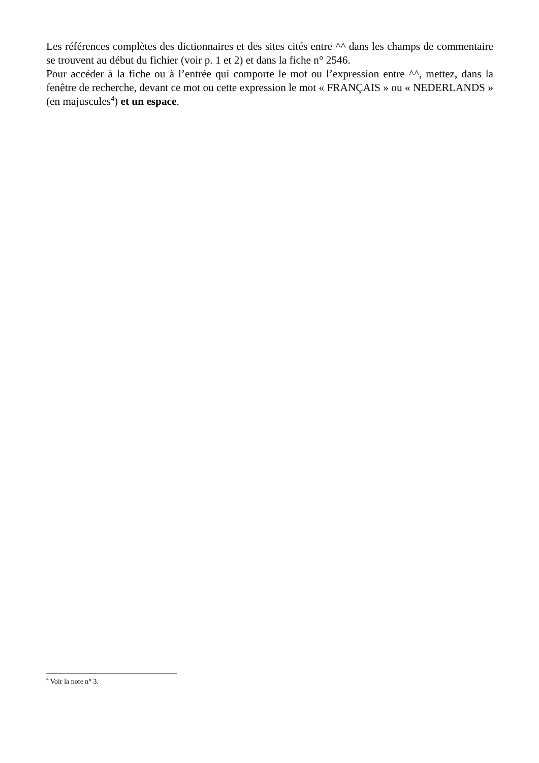Les références complètes des dictionnaires et des sites cités entre ^^ dans les champs de commentaire se trouvent au début du fichier (voir p. 1 et 2) et dans la fiche n° 2546.
Pour accéder à la fiche ou à l’entrée qui comporte le mot ou l’expression entre ^^, mettez, dans la fenêtre de recherche, devant ce mot ou cette expression le mot « FRANÇAIS » ou « NEDERLANDS » (en majuscules<sup>4</sup>) et un espace.
<sup>4</sup> Voir la note n° 3.